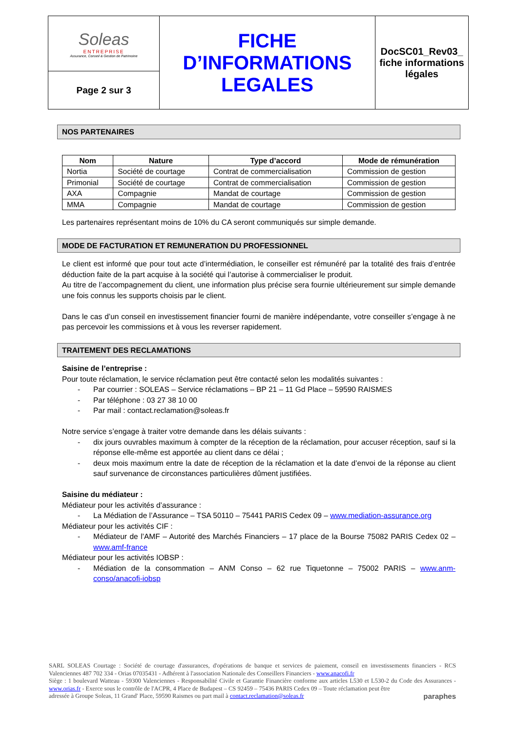| Soleas ENTREPRISE Assurance, Conseil & Gestion de Patrimoine | FICHE D’INFORMATIONS LEGALES | DocSC01_Rev03_ fiche informations légales |
| Page 2 sur 3 | | |
NOS PARTENAIRES
| Nom | Nature | Type d’accord | Mode de rémunération |
| --- | --- | --- | --- |
| Nortia | Société de courtage | Contrat de commercialisation | Commission de gestion |
| Primonial | Société de courtage | Contrat de commercialisation | Commission de gestion |
| AXA | Compagnie | Mandat de courtage | Commission de gestion |
| MMA | Compagnie | Mandat de courtage | Commission de gestion |
Les partenaires représentant moins de 10% du CA seront communiqués sur simple demande.
MODE DE FACTURATION ET REMUNERATION DU PROFESSIONNEL
Le client est informé que pour tout acte d’intermédiation, le conseiller est rémunéré par la totalité des frais d’entrée déduction faite de la part acquise à la société qui l’autorise à commercialiser le produit.
Au titre de l’accompagnement du client, une information plus précise sera fournie ultérieurement sur simple demande une fois connus les supports choisis par le client.
Dans le cas d’un conseil en investissement financier fourni de manière indépendante, votre conseiller s’engage à ne pas percevoir les commissions et à vous les reverser rapidement.
TRAITEMENT DES RECLAMATIONS
Saisine de l’entreprise :
Pour toute réclamation, le service réclamation peut être contacté selon les modalités suivantes :
- Par courrier : SOLEAS – Service réclamations – BP 21 – 11 Gd Place – 59590 RAISMES
- Par téléphone : 03 27 38 10 00
- Par mail : contact.reclamation@soleas.fr
Notre service s’engage à traiter votre demande dans les délais suivants :
- dix jours ouvrables maximum à compter de la réception de la réclamation, pour accuser réception, sauf si la réponse elle-même est apportée au client dans ce délai ;
- deux mois maximum entre la date de réception de la réclamation et la date d’envoi de la réponse au client sauf survenance de circonstances particulières dûment justifiées.
Saisine du médiateur :
Médiateur pour les activités d’assurance :
- La Médiation de l’Assurance – TSA 50110 – 75441 PARIS Cedex 09 – www.mediation-assurance.org
Médiateur pour les activités CIF :
- Médiateur de l’AMF – Autorité des Marchés Financiers – 17 place de la Bourse 75082 PARIS Cedex 02 – www.amf-france
Médiateur pour les activités IOBSP :
- Médiation de la consommation – ANM Conso – 62 rue Tiquetonne – 75002 PARIS – www.anm-conso/anacofi-iobsp
SARL SOLEAS Courtage : Société de courtage d'assurances, d'opérations de banque et services de paiement, conseil en investissements financiers - RCS Valenciennes 487 702 334 - Orias 07035431 - Adhérent à l'association Nationale des Conseillers Financiers - www.anacofi.fr
Siège : 1 boulevard Watteau - 59300 Valenciennes - Responsabilité Civile et Garantie Financière conforme aux articles L530 et L530-2 du Code des Assurances - www.orias.fr - Exerce sous le contrôle de l'ACPR, 4 Place de Budapest – CS 92459 – 75436 PARIS Cedex 09 – Toute réclamation peut être
adressée à Groupe Soleas, 11 Grand' Place, 59590 Raismes ou part mail à contact.reclamation@soleas.fr paraphes